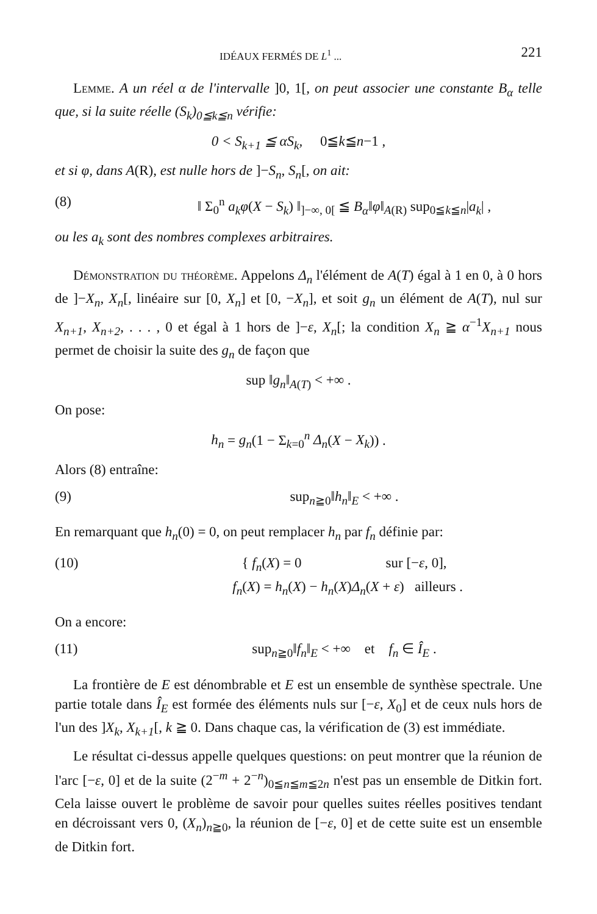IDÉAUX FERMÉS DE L<sup>1</sup> ... 221
Lemme. A un réel α de l'intervalle ]0, 1[, on peut associer une constante B<sub>α</sub> telle que, si la suite réelle (S<sub>k</sub>)<sub>0≦k≦n</sub> vérifie:
0 < S<sub>k+1</sub> ≦ αS<sub>k</sub>, 0≦k≦n−1 ,
et si φ, dans A(R), est nulle hors de ]−S<sub>n</sub>, S<sub>n</sub>[, on ait:
(8) ‖ Σ<sub>0</sub><sup>n</sup> a<sub>k</sub>φ(X − S<sub>k</sub>) ‖<sub>]−∞, 0[</sub> ≦ B<sub>α</sub>‖φ‖<sub>A(R)</sub> sup<sub>0≦k≦n</sub>|a<sub>k</sub>| ,
ou les a<sub>k</sub> sont des nombres complexes arbitraires.
Démonstration du théorème. Appelons Δ<sub>n</sub> l'élément de A(T) égal à 1 en 0, à 0 hors de ]−X<sub>n</sub>, X<sub>n</sub>[, linéaire sur [0, X<sub>n</sub>] et [0, −X<sub>n</sub>], et soit g<sub>n</sub> un élément de A(T), nul sur X<sub>n+1</sub>, X<sub>n+2</sub>, . . . , 0 et égal à 1 hors de ]−ε, X<sub>n</sub>[; la condition X<sub>n</sub> ≧ α<sup>−1</sup>X<sub>n+1</sub> nous permet de choisir la suite des g<sub>n</sub> de façon que
sup ‖g<sub>n</sub>‖<sub>A(T)</sub> < +∞ .
On pose:
h<sub>n</sub> = g<sub>n</sub>(1 − Σ<sub>k=0</sub><sup>n</sup> Δ<sub>n</sub>(X − X<sub>k</sub>)) .
Alors (8) entraîne:
(9) sup<sub>n≧0</sub>‖h<sub>n</sub>‖<sub>E</sub> < +∞ .
En remarquant que h<sub>n</sub>(0) = 0, on peut remplacer h<sub>n</sub> par f<sub>n</sub> définie par:
(10) { f<sub>n</sub>(X) = 0 sur [−ε, 0],
f<sub>n</sub>(X) = h<sub>n</sub>(X) − h<sub>n</sub>(X)Δ<sub>n</sub>(X + ε) ailleurs .
On a encore:
(11) sup<sub>n≧0</sub>‖f<sub>n</sub>‖<sub>E</sub> < +∞ et f<sub>n</sub> ∈ Î<sub>E</sub> .
La frontière de E est dénombrable et E est un ensemble de synthèse spectrale. Une partie totale dans Î<sub>E</sub> est formée des éléments nuls sur [−ε, X<sub>0</sub>] et de ceux nuls hors de l'un des ]X<sub>k</sub>, X<sub>k+1</sub>[, k ≧ 0. Dans chaque cas, la vérification de (3) est immédiate.
Le résultat ci-dessus appelle quelques questions: on peut montrer que la réunion de l'arc [−ε, 0] et de la suite (2<sup>−m</sup> + 2<sup>−n</sup>)<sub>0≦n≦m≦2n</sub> n'est pas un ensemble de Ditkin fort. Cela laisse ouvert le problème de savoir pour quelles suites réelles positives tendant en décroissant vers 0, (X<sub>n</sub>)<sub>n≧0</sub>, la réunion de [−ε, 0] et de cette suite est un ensemble de Ditkin fort.